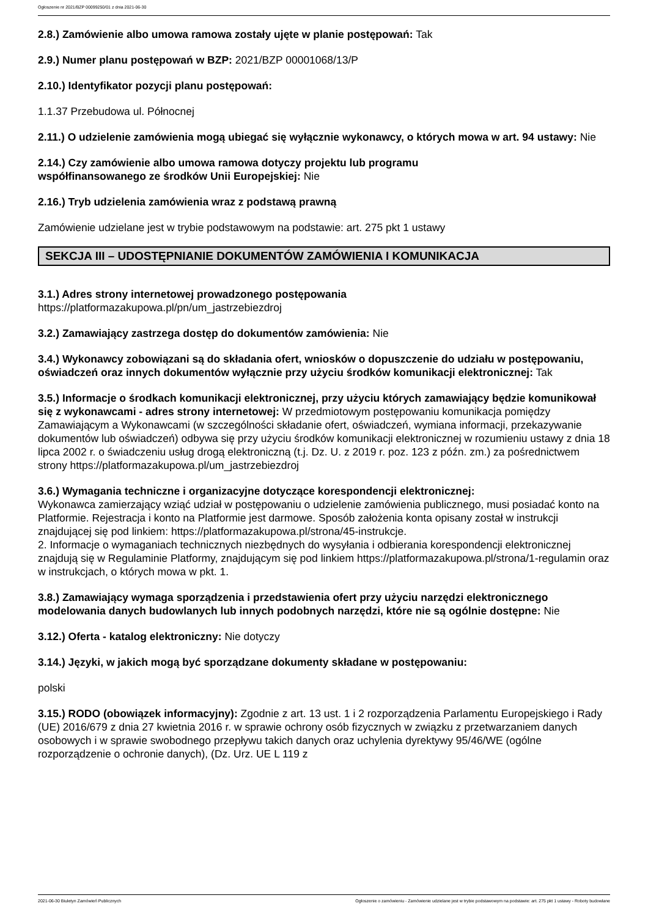Ogłoszenie nr 2021/BZP 00099250/01 z dnia 2021-06-30
2.8.) Zamówienie albo umowa ramowa zostały ujęte w planie postępowań: Tak
2.9.) Numer planu postępowań w BZP: 2021/BZP 00001068/13/P
2.10.) Identyfikator pozycji planu postępowań:
1.1.37 Przebudowa ul. Północnej
2.11.) O udzielenie zamówienia mogą ubiegać się wyłącznie wykonawcy, o których mowa w art. 94 ustawy: Nie
2.14.) Czy zamówienie albo umowa ramowa dotyczy projektu lub programu
współfinansowanego ze środków Unii Europejskiej: Nie
2.16.) Tryb udzielenia zamówienia wraz z podstawą prawną
Zamówienie udzielane jest w trybie podstawowym na podstawie: art. 275 pkt 1 ustawy
SEKCJA III – UDOSTĘPNIANIE DOKUMENTÓW ZAMÓWIENIA I KOMUNIKACJA
3.1.) Adres strony internetowej prowadzonego postępowania
https://platformazakupowa.pl/pn/um_jastrzebiezdroj
3.2.) Zamawiający zastrzega dostęp do dokumentów zamówienia: Nie
3.4.) Wykonawcy zobowiązani są do składania ofert, wniosków o dopuszczenie do udziału w postępowaniu, oświadczeń oraz innych dokumentów wyłącznie przy użyciu środków komunikacji elektronicznej: Tak
3.5.) Informacje o środkach komunikacji elektronicznej, przy użyciu których zamawiający będzie komunikował się z wykonawcami - adres strony internetowej: W przedmiotowym postępowaniu komunikacja pomiędzy Zamawiającym a Wykonawcami (w szczególności składanie ofert, oświadczeń, wymiana informacji, przekazywanie dokumentów lub oświadczeń) odbywa się przy użyciu środków komunikacji elektronicznej w rozumieniu ustawy z dnia 18 lipca 2002 r. o świadczeniu usług drogą elektroniczną (t.j. Dz. U. z 2019 r. poz. 123 z późn. zm.) za pośrednictwem strony https://platformazakupowa.pl/um_jastrzebiezdroj
3.6.) Wymagania techniczne i organizacyjne dotyczące korespondencji elektronicznej:
Wykonawca zamierzający wziąć udział w postępowaniu o udzielenie zamówienia publicznego, musi posiadać konto na Platformie. Rejestracja i konto na Platformie jest darmowe. Sposób założenia konta opisany został w instrukcji znajdującej się pod linkiem: https://platformazakupowa.pl/strona/45-instrukcje.
2. Informacje o wymaganiach technicznych niezbędnych do wysyłania i odbierania korespondencji elektronicznej znajdują się w Regulaminie Platformy, znajdującym się pod linkiem https://platformazakupowa.pl/strona/1-regulamin oraz w instrukcjach, o których mowa w pkt. 1.
3.8.) Zamawiający wymaga sporządzenia i przedstawienia ofert przy użyciu narzędzi elektronicznego modelowania danych budowlanych lub innych podobnych narzędzi, które nie są ogólnie dostępne: Nie
3.12.) Oferta - katalog elektroniczny: Nie dotyczy
3.14.) Języki, w jakich mogą być sporządzane dokumenty składane w postępowaniu:
polski
3.15.) RODO (obowiązek informacyjny): Zgodnie z art. 13 ust. 1 i 2 rozporządzenia Parlamentu Europejskiego i Rady (UE) 2016/679 z dnia 27 kwietnia 2016 r. w sprawie ochrony osób fizycznych w związku z przetwarzaniem danych osobowych i w sprawie swobodnego przepływu takich danych oraz uchylenia dyrektywy 95/46/WE (ogólne rozporządzenie o ochronie danych), (Dz. Urz. UE L 119 z
2021-06-30 Biuletyn Zamówień Publicznych Ogłoszenie o zamówieniu - Zamówienie udzielane jest w trybie podstawowym na podstawie: art. 275 pkt 1 ustawy - Roboty budowlane